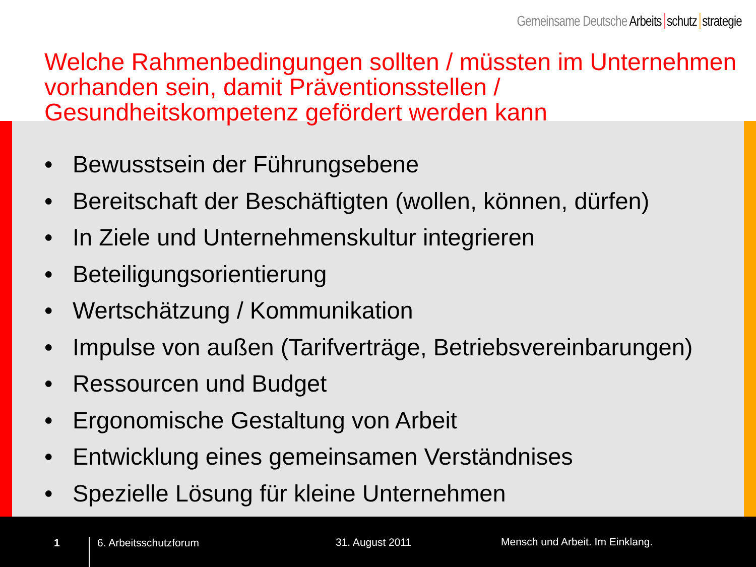Gemeinsame Deutsche Arbeits schutz strategie
Welche Rahmenbedingungen sollten / müssten im Unternehmen vorhanden sein, damit Präventionsstellen / Gesundheitskompetenz gefördert werden kann
• Bewusstsein der Führungsebene
• Bereitschaft der Beschäftigten (wollen, können, dürfen)
• In Ziele und Unternehmenskultur integrieren
• Beteiligungsorientierung
• Wertschätzung / Kommunikation
• Impulse von außen (Tarifverträge, Betriebsvereinbarungen)
• Ressourcen und Budget
• Ergonomische Gestaltung von Arbeit
• Entwicklung eines gemeinsamen Verständnises
• Spezielle Lösung für kleine Unternehmen
1 6. Arbeitsschutzforum 31. August 2011
Mensch und Arbeit. Im Einklang.